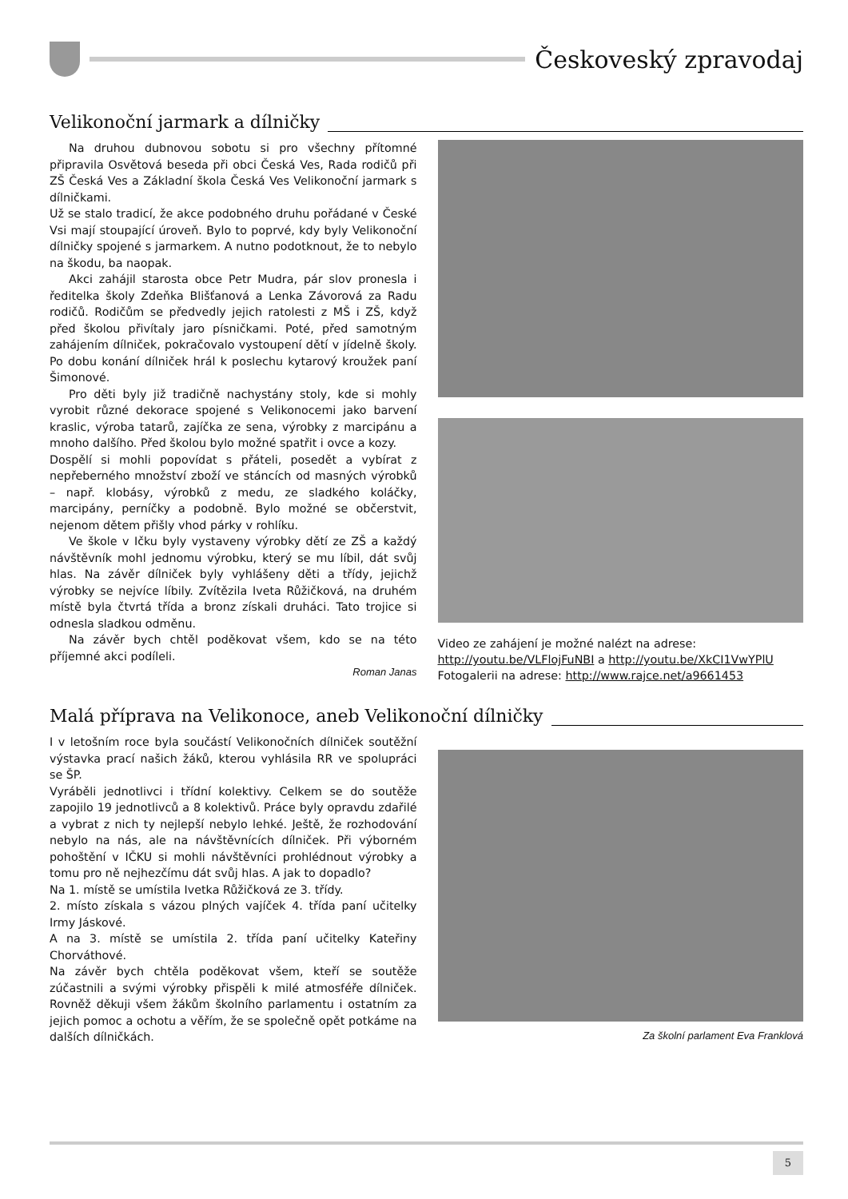Českoveský zpravodaj
Velikonoční jarmark a dílničky
Na druhou dubnovou sobotu si pro všechny přítomné připravila Osvětová beseda při obci Česká Ves, Rada rodičů při ZŠ Česká Ves a Základní škola Česká Ves Velikonoční jarmark s dílničkami.
Už se stalo tradicí, že akce podobného druhu pořádané v České Vsi mají stoupající úroveň. Bylo to poprvé, kdy byly Velikonoční dílničky spojené s jarmarkem. A nutno podotknout, že to nebylo na škodu, ba naopak.
Akci zahájil starosta obce Petr Mudra, pár slov pronesla i ředitelka školy Zdeňka Blišťanová a Lenka Závorová za Radu rodičů. Rodičům se předvedly jejich ratolesti z MŠ i ZŠ, když před školou přivítaly jaro písničkami. Poté, před samotným zahájením dílniček, pokračovalo vystoupení dětí v jídelně školy. Po dobu konání dílniček hrál k poslechu kytarový kroužek paní Šimonové.
Pro děti byly již tradičně nachystány stoly, kde si mohly vyrobit různé dekorace spojené s Velikonocemi jako barvení kraslic, výroba tatarů, zajíčka ze sena, výrobky z marcipánu a mnoho dalšího. Před školou bylo možné spatřit i ovce a kozy.
Dospělí si mohli popovídat s přáteli, posedět a vybírat z nepřeberného množství zboží ve stáncích od masných výrobků – např. klobásy, výrobků z medu, ze sladkého koláčky, marcipány, perníčky a podobně. Bylo možné se občerstvit, nejenom dětem přišly vhod párky v rohlíku.
Ve škole v Ičku byly vystaveny výrobky dětí ze ZŠ a každý návštěvník mohl jednomu výrobku, který se mu líbil, dát svůj hlas. Na závěr dílniček byly vyhlášeny děti a třídy, jejichž výrobky se nejvíce líbily. Zvítězila Iveta Růžičková, na druhém místě byla čtvrtá třída a bronz získali druháci. Tato trojice si odnesla sladkou odměnu.
Na závěr bych chtěl poděkovat všem, kdo se na této příjemné akci podíleli.
Roman Janas
Video ze zahájení je možné nalézt na adrese: http://youtu.be/VLFlojFuNBI a http://youtu.be/XkCI1VwYPlU
Fotogalerii na adrese: http://www.rajce.net/a9661453
Malá příprava na Velikonoce, aneb Velikonoční dílničky
I v letošním roce byla součástí Velikonočních dílniček soutěžní výstavka prací našich žáků, kterou vyhlásila RR ve spolupráci se ŠP.
Vyráběli jednotlivci i třídní kolektivy. Celkem se do soutěže zapojilo 19 jednotlivců a 8 kolektivů. Práce byly opravdu zdařilé a vybrat z nich ty nejlepší nebylo lehké. Ještě, že rozhodování nebylo na nás, ale na návštěvnících dílniček. Při výborném pohoštění v IČKU si mohli návštěvníci prohlédnout výrobky a tomu pro ně nejhezčímu dát svůj hlas. A jak to dopadlo?
Na 1. místě se umístila Ivetka Růžičková ze 3. třídy.
2. místo získala s vázou plných vajíček 4. třída paní učitelky Irmy Jáskové.
A na 3. místě se umístila 2. třída paní učitelky Kateřiny Chorváthové.
Na závěr bych chtěla poděkovat všem, kteří se soutěže zúčastnili a svými výrobky přispěli k milé atmosféře dílniček. Rovněž děkuji všem žákům školního parlamentu i ostatním za jejich pomoc a ochotu a věřím, že se společně opět potkáme na dalších dílničkách.
Za školní parlament Eva Franklová
5